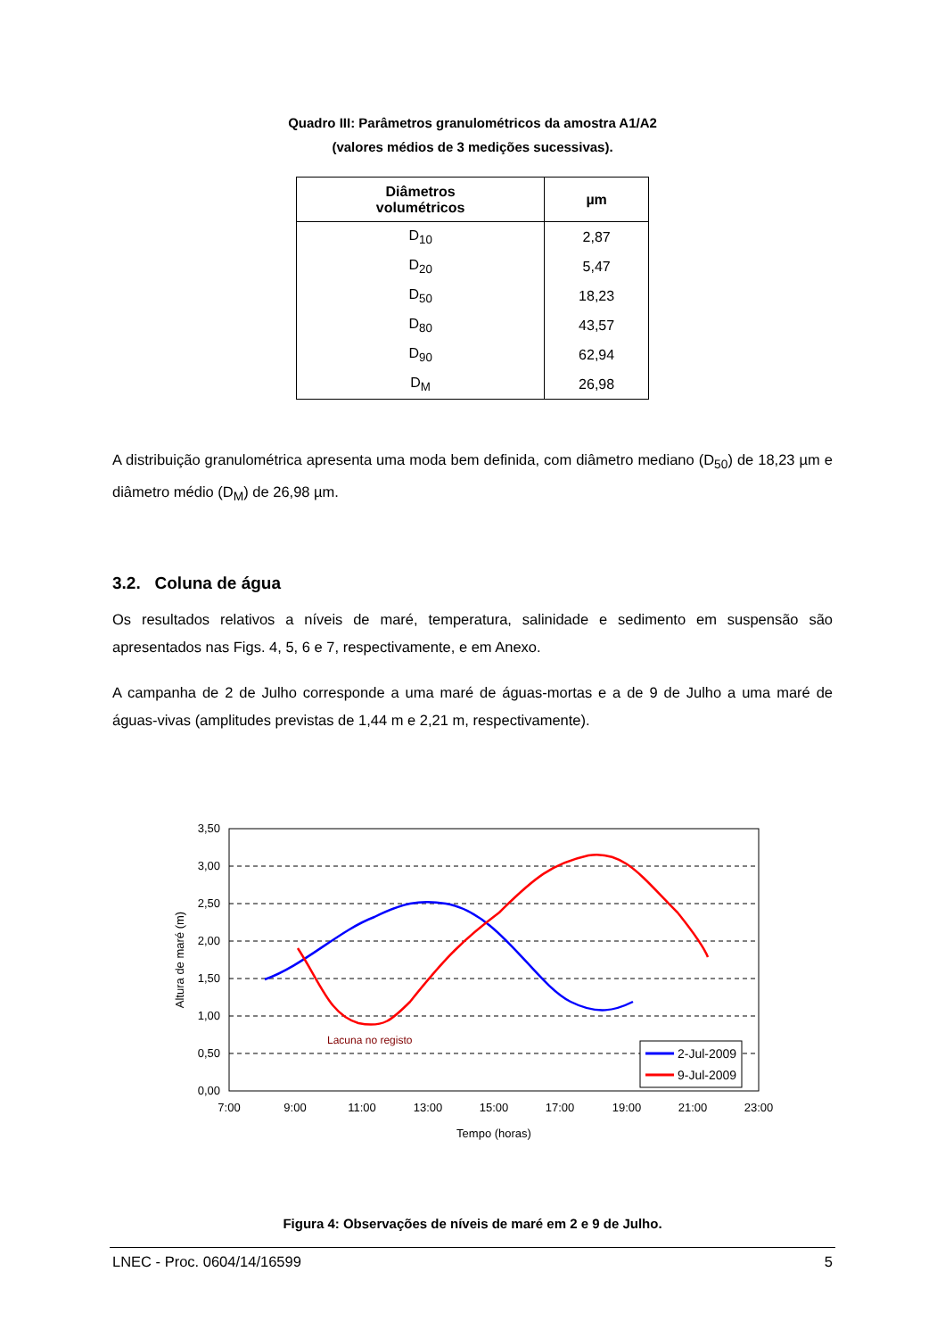Quadro III: Parâmetros granulométricos da amostra A1/A2
(valores médios de 3 medições sucessivas).
| Diâmetros volumétricos | µm |
| --- | --- |
| D<sub>10</sub> | 2,87 |
| D<sub>20</sub> | 5,47 |
| D<sub>50</sub> | 18,23 |
| D<sub>80</sub> | 43,57 |
| D<sub>90</sub> | 62,94 |
| D<sub>M</sub> | 26,98 |
A distribuição granulométrica apresenta uma moda bem definida, com diâmetro mediano (D<sub>50</sub>) de 18,23 µm e diâmetro médio (D<sub>M</sub>) de 26,98 µm.
3.2. Coluna de água
Os resultados relativos a níveis de maré, temperatura, salinidade e sedimento em suspensão são apresentados nas Figs. 4, 5, 6 e 7, respectivamente, e em Anexo.
A campanha de 2 de Julho corresponde a uma maré de águas-mortas e a de 9 de Julho a uma maré de águas-vivas (amplitudes previstas de 1,44 m e 2,21 m, respectivamente).
3,50
3,00
2,50
2,00
1,50
1,00
0,50
0,00
7:00
9:00
11:00
13:00
15:00
17:00
19:00
21:00
23:00
Tempo (horas)
Altura de maré (m)
Lacuna no registo
2-Jul-2009
9-Jul-2009
Figura 4: Observações de níveis de maré em 2 e 9 de Julho.
LNEC - Proc. 0604/14/16599 5